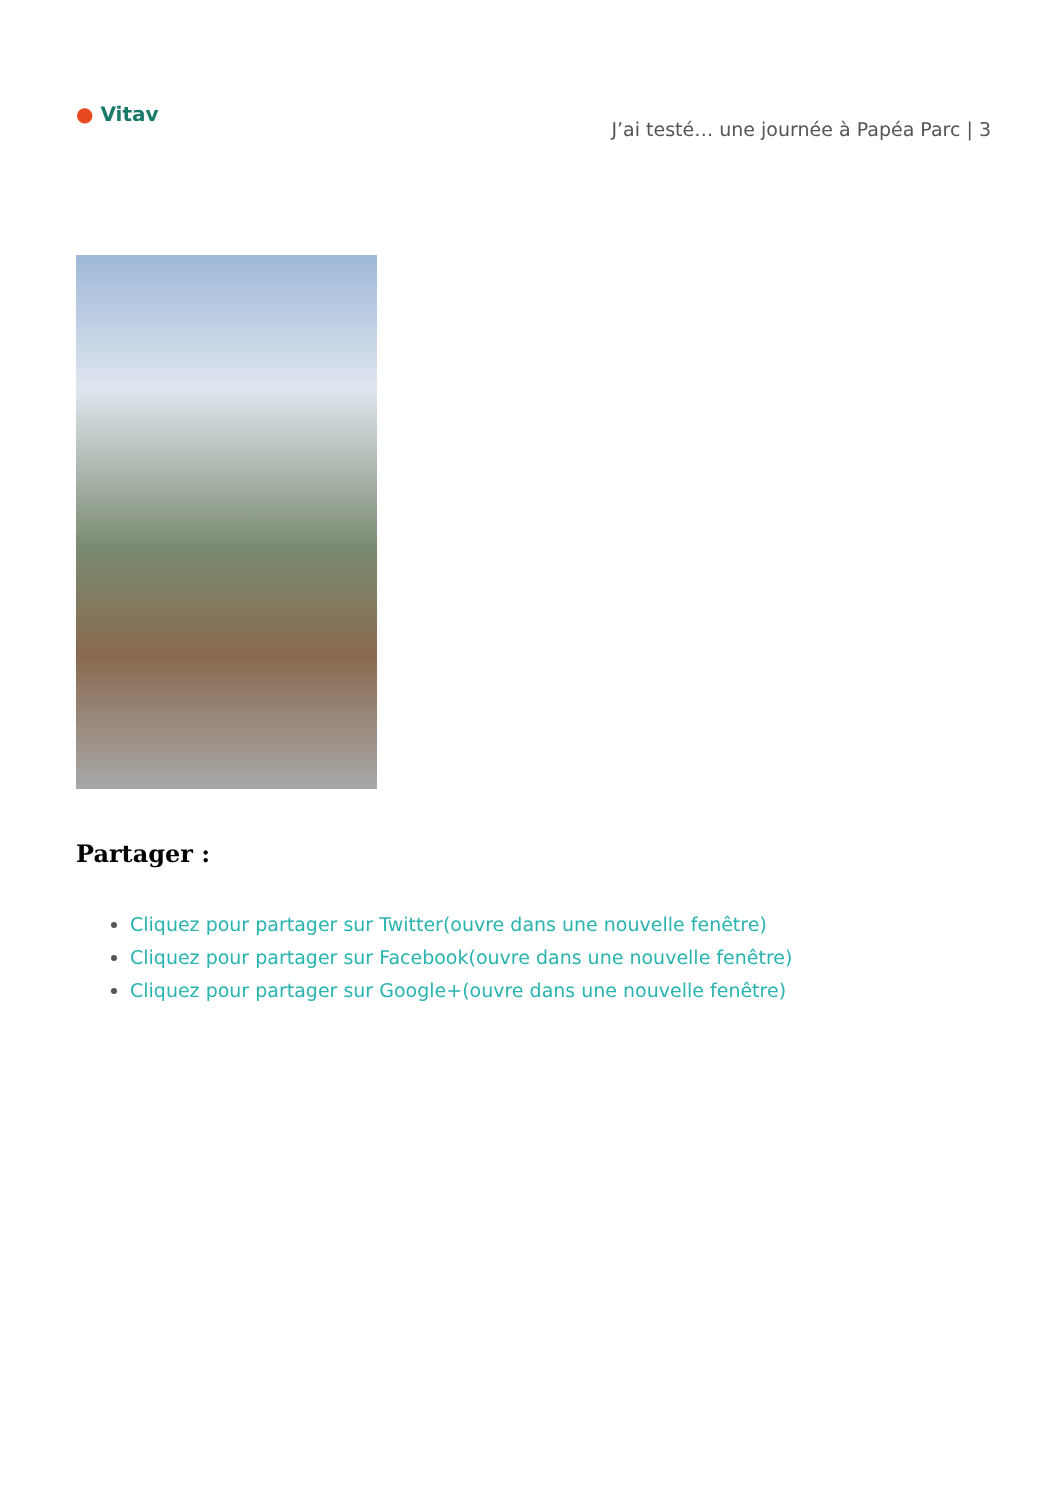● Vitav
J’ai testé… une journée à Papéa Parc | 3
Partager :
Cliquez pour partager sur Twitter(ouvre dans une nouvelle fenêtre)
Cliquez pour partager sur Facebook(ouvre dans une nouvelle fenêtre)
Cliquez pour partager sur Google+(ouvre dans une nouvelle fenêtre)